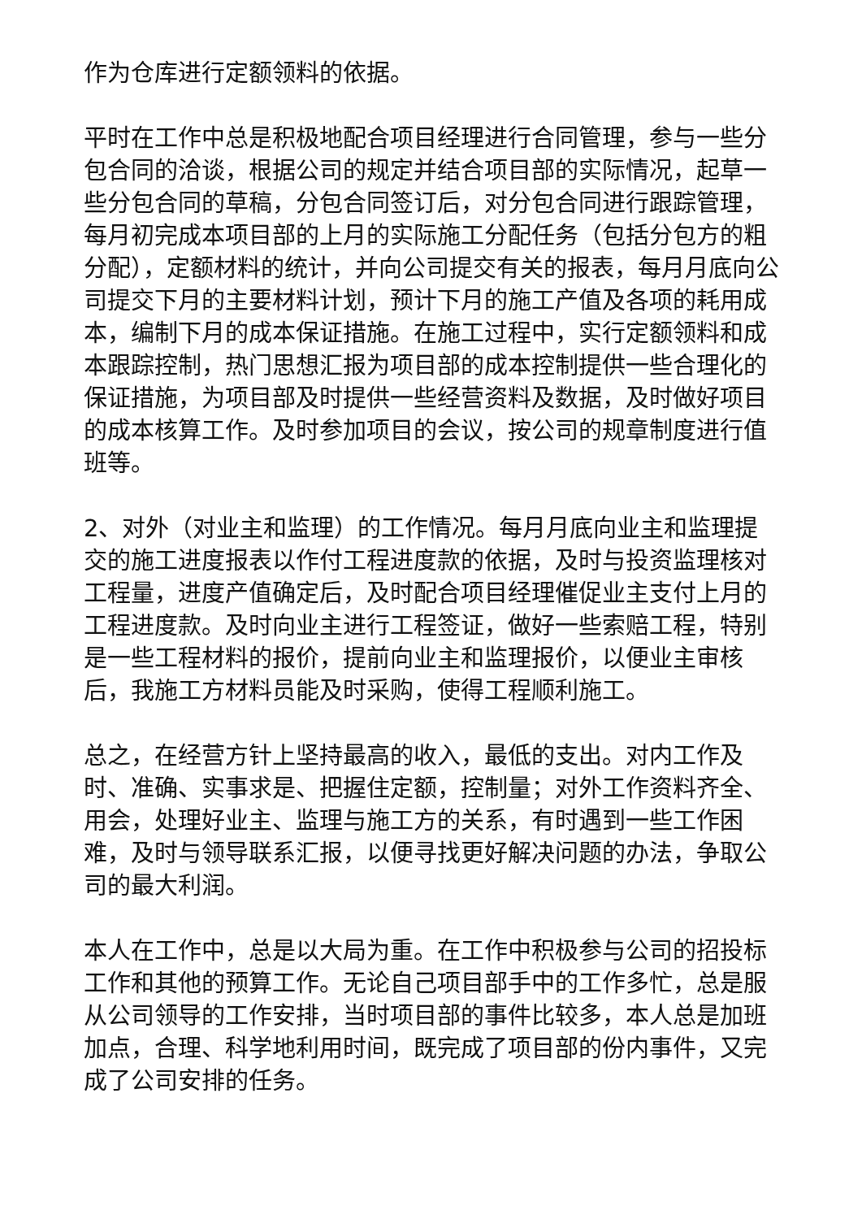作为仓库进行定额领料的依据。
平时在工作中总是积极地配合项目经理进行合同管理，参与一些分包合同的洽谈，根据公司的规定并结合项目部的实际情况，起草一些分包合同的草稿，分包合同签订后，对分包合同进行跟踪管理，每月初完成本项目部的上月的实际施工分配任务（包括分包方的粗分配），定额材料的统计，并向公司提交有关的报表，每月月底向公司提交下月的主要材料计划，预计下月的施工产值及各项的耗用成本，编制下月的成本保证措施。在施工过程中，实行定额领料和成本跟踪控制，热门思想汇报为项目部的成本控制提供一些合理化的保证措施，为项目部及时提供一些经营资料及数据，及时做好项目的成本核算工作。及时参加项目的会议，按公司的规章制度进行值班等。
2、对外（对业主和监理）的工作情况。每月月底向业主和监理提交的施工进度报表以作付工程进度款的依据，及时与投资监理核对工程量，进度产值确定后，及时配合项目经理催促业主支付上月的工程进度款。及时向业主进行工程签证，做好一些索赔工程，特别是一些工程材料的报价，提前向业主和监理报价，以便业主审核后，我施工方材料员能及时采购，使得工程顺利施工。
总之，在经营方针上坚持最高的收入，最低的支出。对内工作及时、准确、实事求是、把握住定额，控制量；对外工作资料齐全、用会，处理好业主、监理与施工方的关系，有时遇到一些工作困难，及时与领导联系汇报，以便寻找更好解决问题的办法，争取公司的最大利润。
本人在工作中，总是以大局为重。在工作中积极参与公司的招投标工作和其他的预算工作。无论自己项目部手中的工作多忙，总是服从公司领导的工作安排，当时项目部的事件比较多，本人总是加班加点，合理、科学地利用时间，既完成了项目部的份内事件，又完成了公司安排的任务。